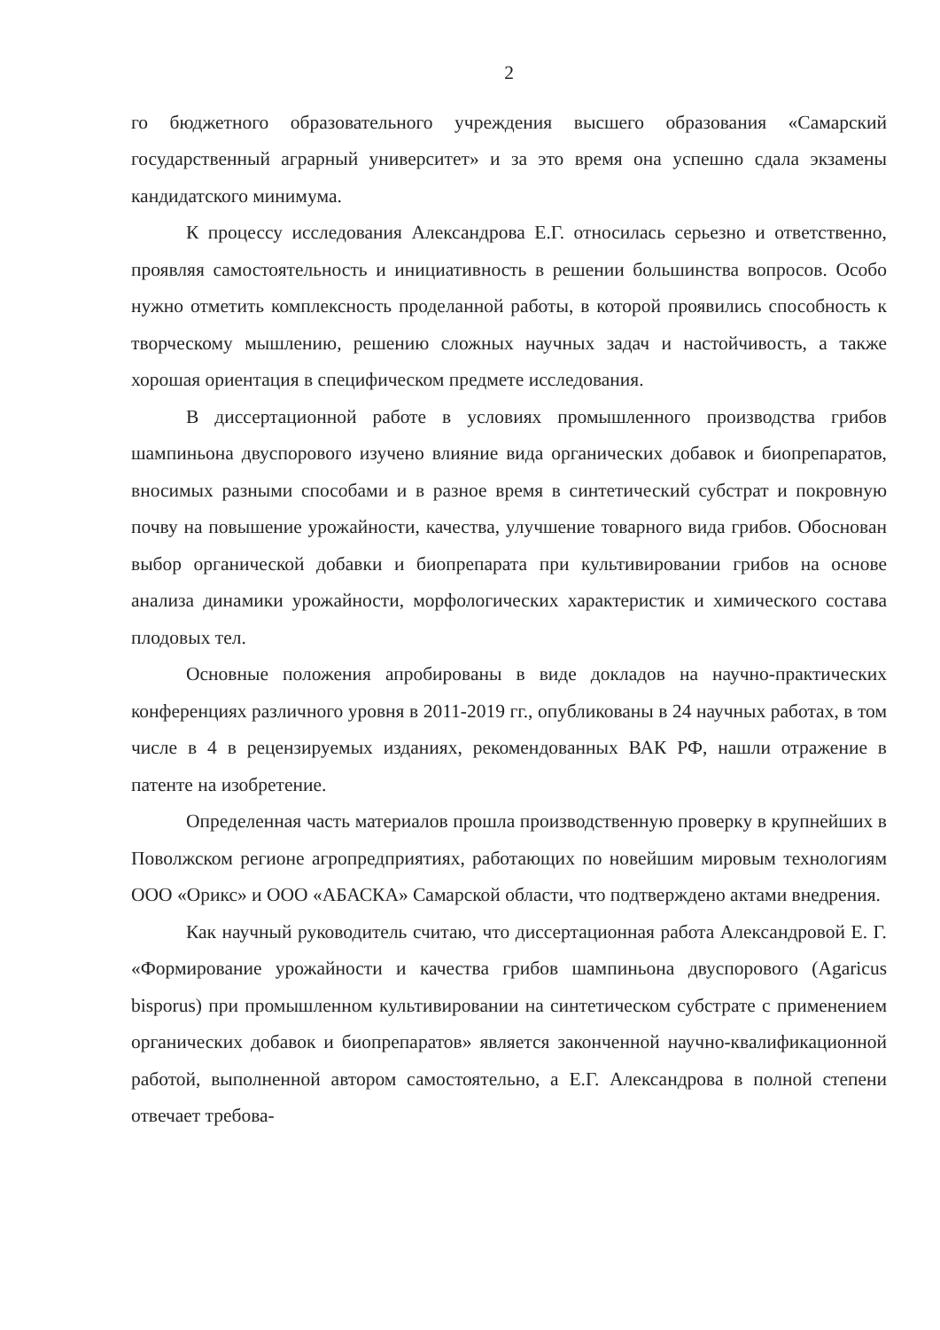2
го бюджетного образовательного учреждения высшего образования «Самарский государственный аграрный университет» и за это время она успешно сдала экзамены кандидатского минимума.
К процессу исследования Александрова Е.Г. относилась серьезно и ответственно, проявляя самостоятельность и инициативность в решении большинства вопросов. Особо нужно отметить комплексность проделанной работы, в которой проявились способность к творческому мышлению, решению сложных научных задач и настойчивость, а также хорошая ориентация в специфическом предмете исследования.
В диссертационной работе в условиях промышленного производства грибов шампиньона двуспорового изучено влияние вида органических добавок и биопрепаратов, вносимых разными способами и в разное время в синтетический субстрат и покровную почву на повышение урожайности, качества, улучшение товарного вида грибов. Обоснован выбор органической добавки и биопрепарата при культивировании грибов на основе анализа динамики урожайности, морфологических характеристик и химического состава плодовых тел.
Основные положения апробированы в виде докладов на научно-практических конференциях различного уровня в 2011-2019 гг., опубликованы в 24 научных работах, в том числе в 4 в рецензируемых изданиях, рекомендованных ВАК РФ, нашли отражение в патенте на изобретение.
Определенная часть материалов прошла производственную проверку в крупнейших в Поволжском регионе агропредприятиях, работающих по новейшим мировым технологиям ООО «Орикс» и ООО «АБАСКА» Самарской области, что подтверждено актами внедрения.
Как научный руководитель считаю, что диссертационная работа Александровой Е. Г. «Формирование урожайности и качества грибов шампиньона двуспорового (Agaricus bisporus) при промышленном культивировании на синтетическом субстрате с применением органических добавок и биопрепаратов» является законченной научно-квалификационной работой, выполненной автором самостоятельно, а Е.Г. Александрова в полной степени отвечает требова-